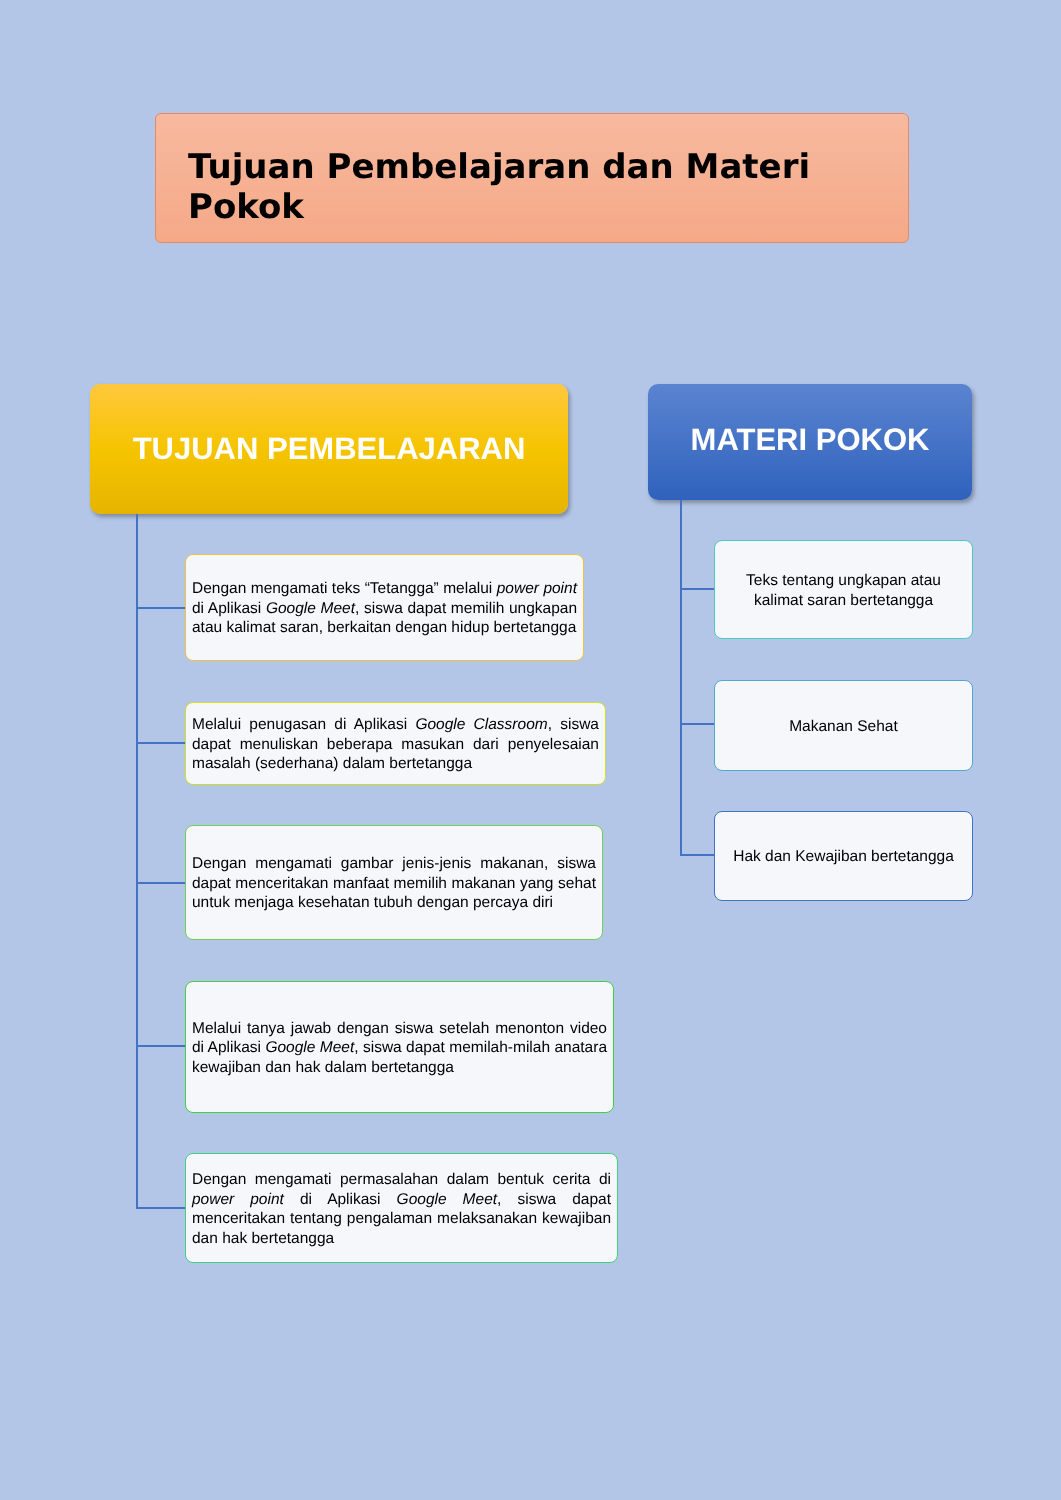Tujuan Pembelajaran dan Materi Pokok
TUJUAN PEMBELAJARAN MATERI POKOK
Dengan mengamati teks “Tetangga” melalui power point di Aplikasi Google Meet, siswa dapat memilih ungkapan atau kalimat saran, berkaitan dengan hidup bertetangga
Melalui penugasan di Aplikasi Google Classroom, siswa dapat menuliskan beberapa masukan dari penyelesaian masalah (sederhana) dalam bertetangga
Dengan mengamati gambar jenis-jenis makanan, siswa dapat menceritakan manfaat memilih makanan yang sehat untuk menjaga kesehatan tubuh dengan percaya diri
Melalui tanya jawab dengan siswa setelah menonton video di Aplikasi Google Meet, siswa dapat memilah-milah anatara kewajiban dan hak dalam bertetangga
Dengan mengamati permasalahan dalam bentuk cerita di power point di Aplikasi Google Meet, siswa dapat menceritakan tentang pengalaman melaksanakan kewajiban dan hak bertetangga
Teks tentang ungkapan atau kalimat saran bertetangga
Makanan Sehat
Hak dan Kewajiban bertetangga